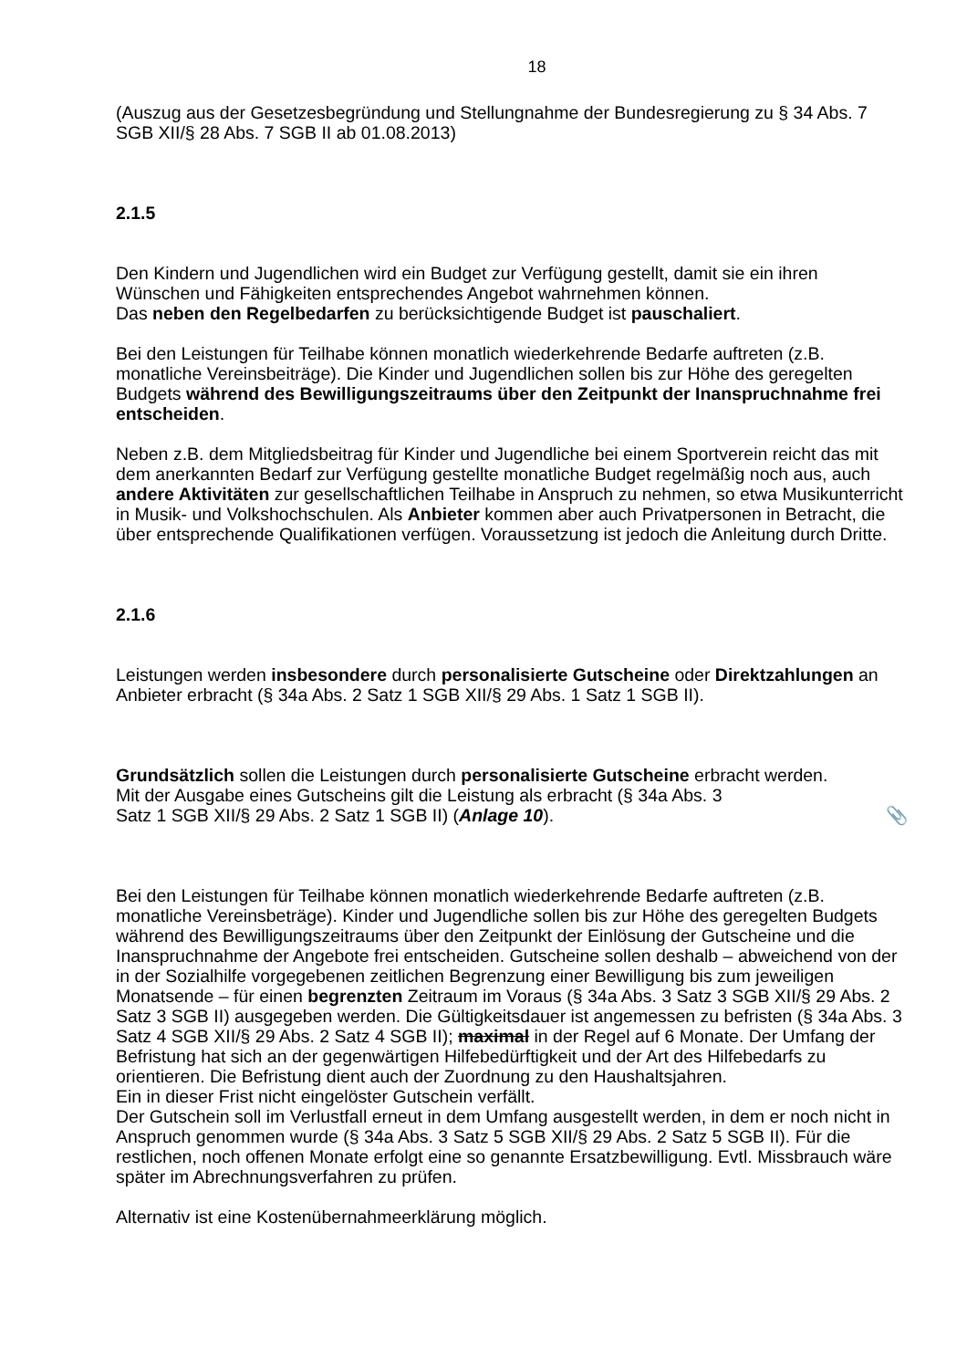18
(Auszug aus der Gesetzesbegründung und Stellungnahme der Bundesregierung zu § 34 Abs. 7 SGB XII/§ 28 Abs. 7 SGB II ab 01.08.2013)
2.1.5
Den Kindern und Jugendlichen wird ein Budget zur Verfügung gestellt, damit sie ein ihren Wünschen und Fähigkeiten entsprechendes Angebot wahrnehmen können.
Das neben den Regelbedarfen zu berücksichtigende Budget ist pauschaliert.
Bei den Leistungen für Teilhabe können monatlich wiederkehrende Bedarfe auftreten (z.B. monatliche Vereinsbeiträge). Die Kinder und Jugendlichen sollen bis zur Höhe des geregelten Budgets während des Bewilligungszeitraums über den Zeitpunkt der Inanspruchnahme frei entscheiden.
Neben z.B. dem Mitgliedsbeitrag für Kinder und Jugendliche bei einem Sportverein reicht das mit dem anerkannten Bedarf zur Verfügung gestellte monatliche Budget regelmäßig noch aus, auch andere Aktivitäten zur gesellschaftlichen Teilhabe in Anspruch zu nehmen, so etwa Musikunterricht in Musik- und Volkshochschulen. Als Anbieter kommen aber auch Privatpersonen in Betracht, die über entsprechende Qualifikationen verfügen. Voraussetzung ist jedoch die Anleitung durch Dritte.
2.1.6
Leistungen werden insbesondere durch personalisierte Gutscheine oder Direktzahlungen an Anbieter erbracht (§ 34a Abs. 2 Satz 1 SGB XII/§ 29 Abs. 1 Satz 1 SGB II).
Grundsätzlich sollen die Leistungen durch personalisierte Gutscheine erbracht werden.
Mit der Ausgabe eines Gutscheins gilt die Leistung als erbracht (§ 34a Abs. 3
Satz 1 SGB XII/§ 29 Abs. 2 Satz 1 SGB II) (Anlage 10). 📎
Bei den Leistungen für Teilhabe können monatlich wiederkehrende Bedarfe auftreten (z.B. monatliche Vereinsbeträge). Kinder und Jugendliche sollen bis zur Höhe des geregelten Budgets während des Bewilligungszeitraums über den Zeitpunkt der Einlösung der Gutscheine und die Inanspruchnahme der Angebote frei entscheiden. Gutscheine sollen deshalb – abweichend von der in der Sozialhilfe vorgegebenen zeitlichen Begrenzung einer Bewilligung bis zum jeweiligen Monatsende – für einen begrenzten Zeitraum im Voraus (§ 34a Abs. 3 Satz 3 SGB XII/§ 29 Abs. 2 Satz 3 SGB II) ausgegeben werden. Die Gültigkeitsdauer ist angemessen zu befristen (§ 34a Abs. 3 Satz 4 SGB XII/§ 29 Abs. 2 Satz 4 SGB II); maximal in der Regel auf 6 Monate. Der Umfang der Befristung hat sich an der gegenwärtigen Hilfebedürftigkeit und der Art des Hilfebedarfs zu orientieren. Die Befristung dient auch der Zuordnung zu den Haushaltsjahren.
Ein in dieser Frist nicht eingelöster Gutschein verfällt.
Der Gutschein soll im Verlustfall erneut in dem Umfang ausgestellt werden, in dem er noch nicht in Anspruch genommen wurde (§ 34a Abs. 3 Satz 5 SGB XII/§ 29 Abs. 2 Satz 5 SGB II). Für die restlichen, noch offenen Monate erfolgt eine so genannte Ersatzbewilligung. Evtl. Missbrauch wäre später im Abrechnungsverfahren zu prüfen.
Alternativ ist eine Kostenübernahmeerklärung möglich.